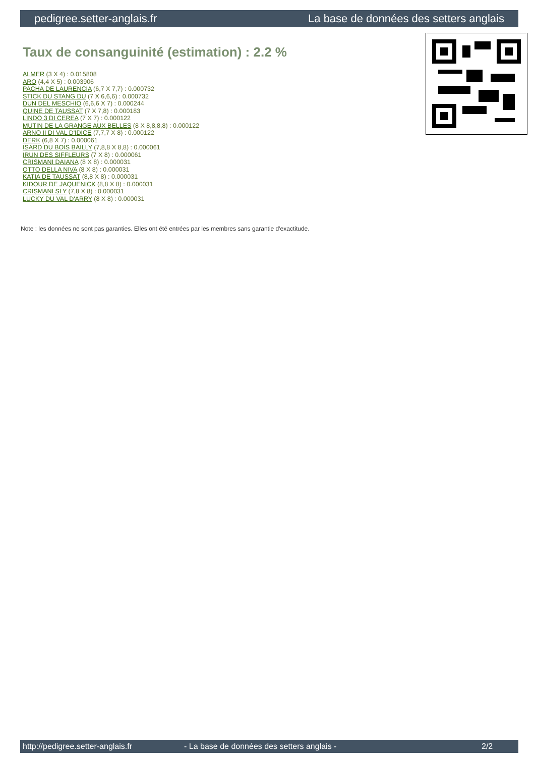pedigree.setter-anglais.fr La base de données des setters anglais
Taux de consanguinité (estimation) : 2.2 %
ALMER (3 X 4) : 0.015808
ARO (4,4 X 5) : 0.003906
PACHA DE LAURENCIA (6,7 X 7,7) : 0.000732
STICK DU STANG DU (7 X 6,6,6) : 0.000732
DUN DEL MESCHIO (6,6,6 X 7) : 0.000244
QUINE DE TAUSSAT (7 X 7,8) : 0.000183
LINDO 3 DI CEREA (7 X 7) : 0.000122
MUTIN DE LA GRANGE AUX BELLES (8 X 8,8,8,8) : 0.000122
ARNO II DI VAL D'IDICE (7,7,7 X 8) : 0.000122
DERK (6,8 X 7) : 0.000061
ISARD DU BOIS BAILLY (7,8,8 X 8,8) : 0.000061
IRUN DES SIFFLEURS (7 X 8) : 0.000061
CRISMANI DAIANA (8 X 8) : 0.000031
OTTO DELLA NIVA (8 X 8) : 0.000031
KATIA DE TAUSSAT (8,8 X 8) : 0.000031
KIDOUR DE JAQUENICK (8,8 X 8) : 0.000031
CRISMANI SLY (7,8 X 8) : 0.000031
LUCKY DU VAL D'ARRY (8 X 8) : 0.000031
Note : les données ne sont pas garanties. Elles ont été entrées par les membres sans garantie d'exactitude.
http://pedigree.setter-anglais.fr - La base de données des setters anglais - 2/2